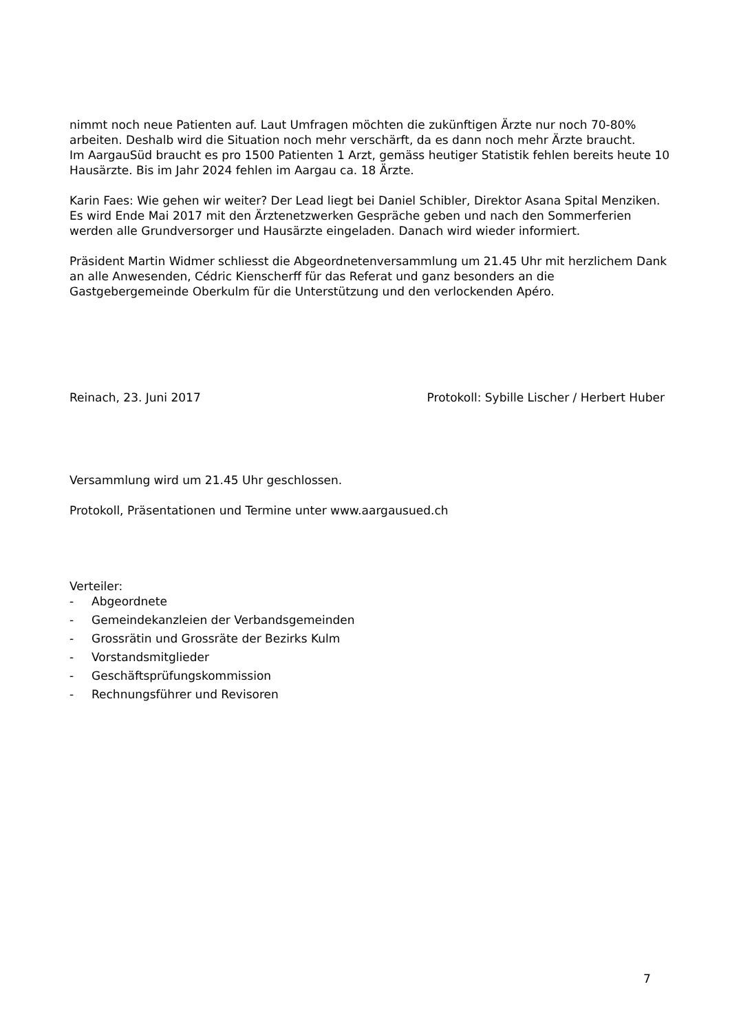nimmt noch neue Patienten auf. Laut Umfragen möchten die zukünftigen Ärzte nur noch 70-80% arbeiten. Deshalb wird die Situation noch mehr verschärft, da es dann noch mehr Ärzte braucht.
Im AargauSüd braucht es pro 1500 Patienten 1 Arzt, gemäss heutiger Statistik fehlen bereits heute 10 Hausärzte. Bis im Jahr 2024 fehlen im Aargau ca. 18 Ärzte.
Karin Faes: Wie gehen wir weiter? Der Lead liegt bei Daniel Schibler, Direktor Asana Spital Menziken. Es wird Ende Mai 2017 mit den Ärztenetzwerken Gespräche geben und nach den Sommerferien werden alle Grundversorger und Hausärzte eingeladen. Danach wird wieder informiert.
Präsident Martin Widmer schliesst die Abgeordnetenversammlung um 21.45 Uhr mit herzlichem Dank an alle Anwesenden, Cédric Kienscherff für das Referat und ganz besonders an die Gastgebergemeinde Oberkulm für die Unterstützung und den verlockenden Apéro.
Reinach, 23. Juni 2017 Protokoll: Sybille Lischer / Herbert Huber
Versammlung wird um 21.45 Uhr geschlossen.
Protokoll, Präsentationen und Termine unter www.aargausued.ch
Verteiler:
- Abgeordnete
- Gemeindekanzleien der Verbandsgemeinden
- Grossrätin und Grossräte der Bezirks Kulm
- Vorstandsmitglieder
- Geschäftsprüfungskommission
- Rechnungsführer und Revisoren
7